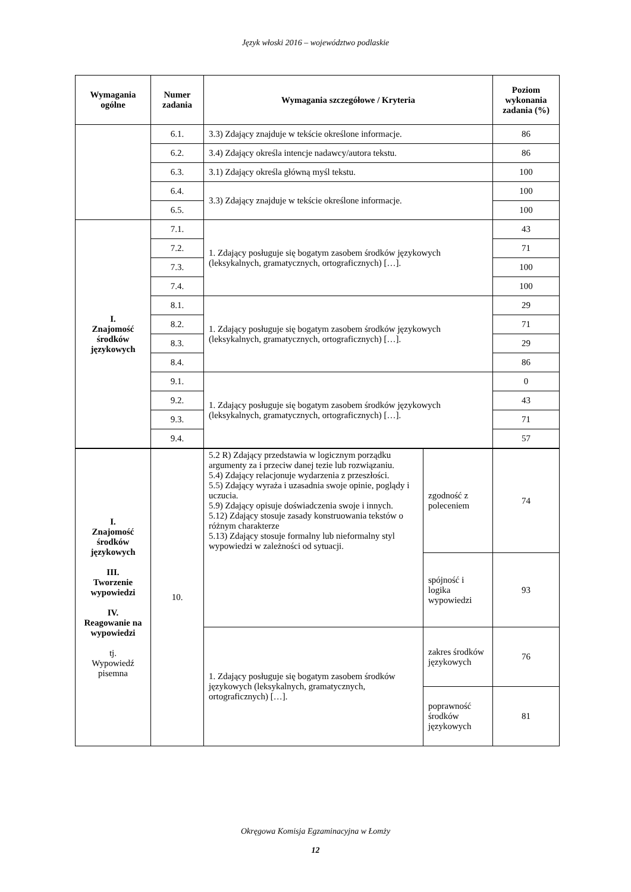Język włoski 2016 – województwo podlaskie
| Wymagania ogólne | Numer zadania | Wymagania szczegółowe / Kryteria | | Poziom wykonania zadania (%) |
| --- | --- | --- | --- | --- |
| | 6.1. | 3.3) Zdający znajduje w tekście określone informacje. | | 86 |
| | 6.2. | 3.4) Zdający określa intencje nadawcy/autora tekstu. | | 86 |
| | 6.3. | 3.1) Zdający określa główną myśl tekstu. | | 100 |
| | 6.4. | 3.3) Zdający znajduje w tekście określone informacje. | | 100 |
| | 6.5. | | | 100 |
| I. Znajomość środków językowych | 7.1. | 1. Zdający posługuje się bogatym zasobem środków językowych (leksykalnych, gramatycznych, ortograficznych) […]. | | 43 |
| | 7.2. | | | 71 |
| | 7.3. | | | 100 |
| | 7.4. | | | 100 |
| | 8.1. | 1. Zdający posługuje się bogatym zasobem środków językowych (leksykalnych, gramatycznych, ortograficznych) […]. | | 29 |
| | 8.2. | | | 71 |
| | 8.3. | | | 29 |
| | 8.4. | | | 86 |
| | 9.1. | 1. Zdający posługuje się bogatym zasobem środków językowych (leksykalnych, gramatycznych, ortograficznych) […]. | | 0 |
| | 9.2. | | | 43 |
| | 9.3. | | | 71 |
| | 9.4. | | | 57 |
| I. Znajomość środków językowych III. Tworzenie wypowiedzi IV. Reagowanie na wypowiedzi tj. Wypowiedź pisemna | 10. | 5.2 R) Zdający przedstawia w logicznym porządku argumenty za i przeciw danej tezie lub rozwiązaniu. 5.4) Zdający relacjonuje wydarzenia z przeszłości. 5.5) Zdający wyraża i uzasadnia swoje opinie, poglądy i uczucia. 5.9) Zdający opisuje doświadczenia swoje i innych. 5.12) Zdający stosuje zasady konstruowania tekstów o różnym charakterze 5.13) Zdający stosuje formalny lub nieformalny styl wypowiedzi w zależności od sytuacji. | zgodność z poleceniem | 74 |
| | | | spójność i logika wypowiedzi | 93 |
| | | 1. Zdający posługuje się bogatym zasobem środków językowych (leksykalnych, gramatycznych, ortograficznych) […]. | zakres środków językowych | 76 |
| | | | poprawność środków językowych | 81 |
Okręgowa Komisja Egzaminacyjna w Łomży
12